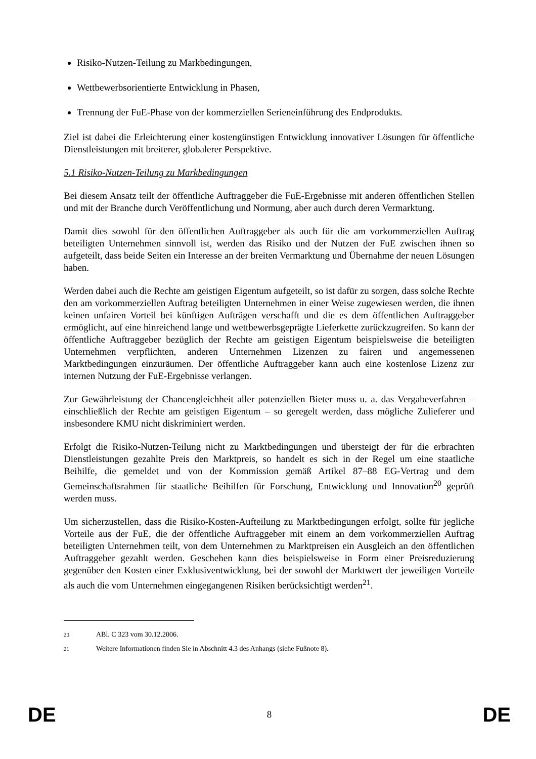Risiko-Nutzen-Teilung zu Markbedingungen,
Wettbewerbsorientierte Entwicklung in Phasen,
Trennung der FuE-Phase von der kommerziellen Serieneinführung des Endprodukts.
Ziel ist dabei die Erleichterung einer kostengünstigen Entwicklung innovativer Lösungen für öffentliche Dienstleistungen mit breiterer, globalerer Perspektive.
5.1 Risiko-Nutzen-Teilung zu Markbedingungen
Bei diesem Ansatz teilt der öffentliche Auftraggeber die FuE-Ergebnisse mit anderen öffentlichen Stellen und mit der Branche durch Veröffentlichung und Normung, aber auch durch deren Vermarktung.
Damit dies sowohl für den öffentlichen Auftraggeber als auch für die am vorkommerziellen Auftrag beteiligten Unternehmen sinnvoll ist, werden das Risiko und der Nutzen der FuE zwischen ihnen so aufgeteilt, dass beide Seiten ein Interesse an der breiten Vermarktung und Übernahme der neuen Lösungen haben.
Werden dabei auch die Rechte am geistigen Eigentum aufgeteilt, so ist dafür zu sorgen, dass solche Rechte den am vorkommerziellen Auftrag beteiligten Unternehmen in einer Weise zugewiesen werden, die ihnen keinen unfairen Vorteil bei künftigen Aufträgen verschafft und die es dem öffentlichen Auftraggeber ermöglicht, auf eine hinreichend lange und wettbewerbsgeprägte Lieferkette zurückzugreifen. So kann der öffentliche Auftraggeber bezüglich der Rechte am geistigen Eigentum beispielsweise die beteiligten Unternehmen verpflichten, anderen Unternehmen Lizenzen zu fairen und angemessenen Marktbedingungen einzuräumen. Der öffentliche Auftraggeber kann auch eine kostenlose Lizenz zur internen Nutzung der FuE-Ergebnisse verlangen.
Zur Gewährleistung der Chancengleichheit aller potenziellen Bieter muss u. a. das Vergabeverfahren – einschließlich der Rechte am geistigen Eigentum – so geregelt werden, dass mögliche Zulieferer und insbesondere KMU nicht diskriminiert werden.
Erfolgt die Risiko-Nutzen-Teilung nicht zu Marktbedingungen und übersteigt der für die erbrachten Dienstleistungen gezahlte Preis den Marktpreis, so handelt es sich in der Regel um eine staatliche Beihilfe, die gemeldet und von der Kommission gemäß Artikel 87–88 EG-Vertrag und dem Gemeinschaftsrahmen für staatliche Beihilfen für Forschung, Entwicklung und Innovation<sup>20</sup> geprüft werden muss.
Um sicherzustellen, dass die Risiko-Kosten-Aufteilung zu Marktbedingungen erfolgt, sollte für jegliche Vorteile aus der FuE, die der öffentliche Auftraggeber mit einem an dem vorkommerziellen Auftrag beteiligten Unternehmen teilt, von dem Unternehmen zu Marktpreisen ein Ausgleich an den öffentlichen Auftraggeber gezahlt werden. Geschehen kann dies beispielsweise in Form einer Preisreduzierung gegenüber den Kosten einer Exklusiventwicklung, bei der sowohl der Marktwert der jeweiligen Vorteile als auch die vom Unternehmen eingegangenen Risiken berücksichtigt werden<sup>21</sup>.
20 ABl. C 323 vom 30.12.2006.
21 Weitere Informationen finden Sie in Abschnitt 4.3 des Anhangs (siehe Fußnote 8).
DE 8 DE